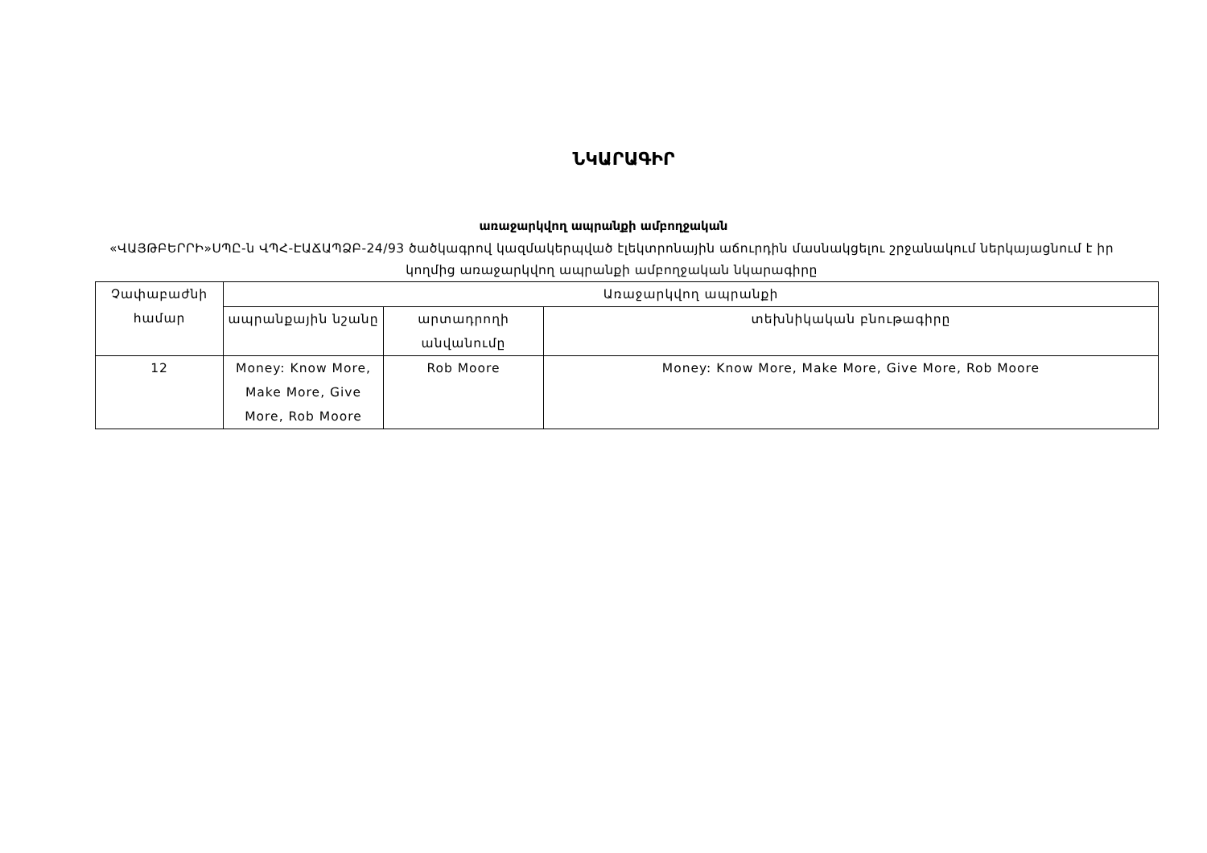ՆԿԱՐԱԳԻՐ
առաջարկվող ապրանքի ամբողջական
«ՎԱՅԹԲԵՐՐԻ»ՍՊԸ-ն ՎՊՀ-ԷԱՃԱՊՁԲ-24/93 ծածկագրով կազմակերպված էլեկտրոնային աճուրդին մասնակցելու շրջանակում ներկայացնում է իր կողմից առաջարկվող ապրանքի ամբողջական նկարագիրը
| Չափաբաժնի համար | Առաջարկվող ապրանքի | | |
| | ապրանքային նշանը | արտադրողի անվանումը | տեխնիկական բնութագիրը |
| 12 | Money: Know More, Make More, Give More, Rob Moore | Rob Moore | Money: Know More, Make More, Give More, Rob Moore |